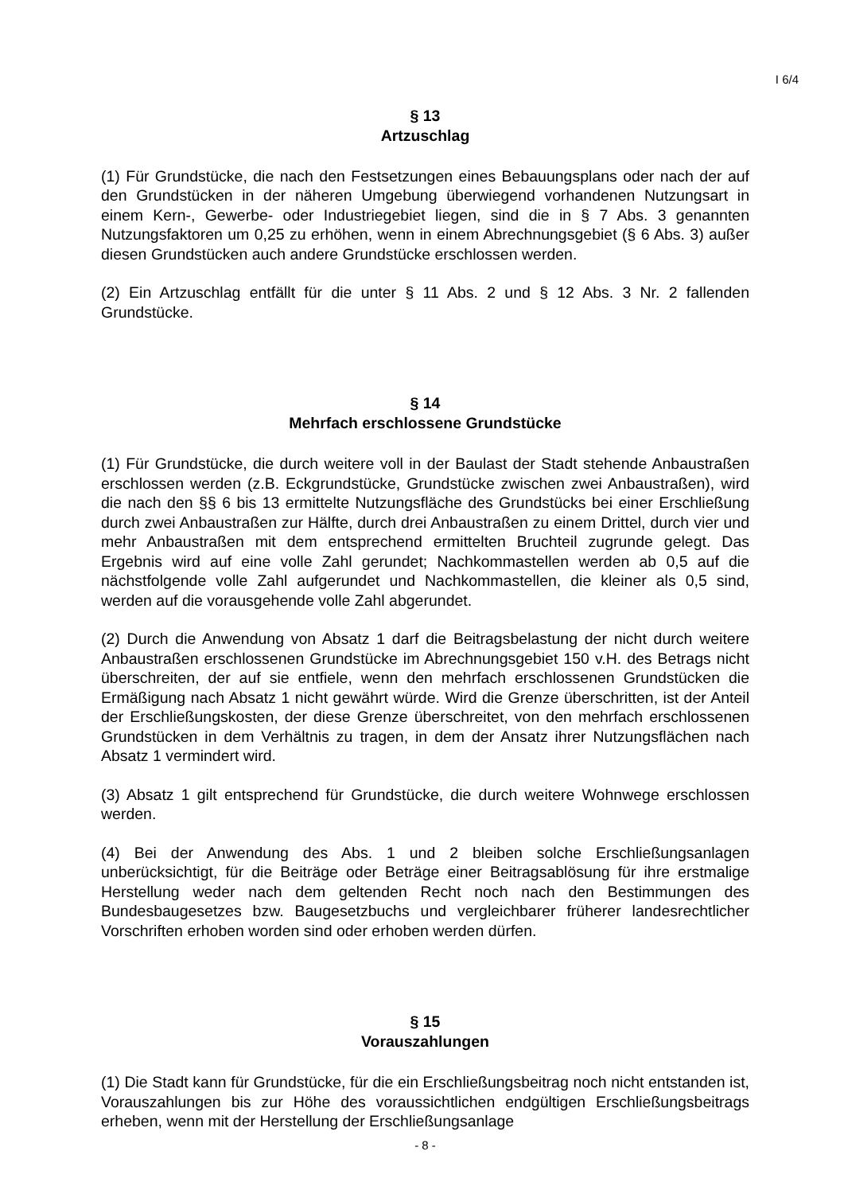I 6/4
§ 13
Artzuschlag
(1) Für Grundstücke, die nach den Festsetzungen eines Bebauungsplans oder nach der auf den Grundstücken in der näheren Umgebung überwiegend vorhandenen Nutzungsart in einem Kern-, Gewerbe- oder Industriegebiet liegen, sind die in § 7 Abs. 3 genannten Nutzungsfaktoren um 0,25 zu erhöhen, wenn in einem Abrechnungsgebiet (§ 6 Abs. 3) außer diesen Grundstücken auch andere Grundstücke erschlossen werden.
(2) Ein Artzuschlag entfällt für die unter § 11 Abs. 2 und § 12 Abs. 3 Nr. 2 fallenden Grundstücke.
§ 14
Mehrfach erschlossene Grundstücke
(1) Für Grundstücke, die durch weitere voll in der Baulast der Stadt stehende Anbaustraßen erschlossen werden (z.B. Eckgrundstücke, Grundstücke zwischen zwei Anbaustraßen), wird die nach den §§ 6 bis 13 ermittelte Nutzungsfläche des Grundstücks bei einer Erschließung durch zwei Anbaustraßen zur Hälfte, durch drei Anbaustraßen zu einem Drittel, durch vier und mehr Anbaustraßen mit dem entsprechend ermittelten Bruchteil zugrunde gelegt. Das Ergebnis wird auf eine volle Zahl gerundet; Nachkommastellen werden ab 0,5 auf die nächstfolgende volle Zahl aufgerundet und Nachkommastellen, die kleiner als 0,5 sind, werden auf die vorausgehende volle Zahl abgerundet.
(2) Durch die Anwendung von Absatz 1 darf die Beitragsbelastung der nicht durch weitere Anbaustraßen erschlossenen Grundstücke im Abrechnungsgebiet 150 v.H. des Betrags nicht überschreiten, der auf sie entfiele, wenn den mehrfach erschlossenen Grundstücken die Ermäßigung nach Absatz 1 nicht gewährt würde. Wird die Grenze überschritten, ist der Anteil der Erschließungskosten, der diese Grenze überschreitet, von den mehrfach erschlossenen Grundstücken in dem Verhältnis zu tragen, in dem der Ansatz ihrer Nutzungsflächen nach Absatz 1 vermindert wird.
(3) Absatz 1 gilt entsprechend für Grundstücke, die durch weitere Wohnwege erschlossen werden.
(4) Bei der Anwendung des Abs. 1 und 2 bleiben solche Erschließungsanlagen unberücksichtigt, für die Beiträge oder Beträge einer Beitragsablösung für ihre erstmalige Herstellung weder nach dem geltenden Recht noch nach den Bestimmungen des Bundesbaugesetzes bzw. Baugesetzbuchs und vergleichbarer früherer landesrechtlicher Vorschriften erhoben worden sind oder erhoben werden dürfen.
§ 15
Vorauszahlungen
(1) Die Stadt kann für Grundstücke, für die ein Erschließungsbeitrag noch nicht entstanden ist, Vorauszahlungen bis zur Höhe des voraussichtlichen endgültigen Erschließungsbeitrags erheben, wenn mit der Herstellung der Erschließungsanlage
- 8 -